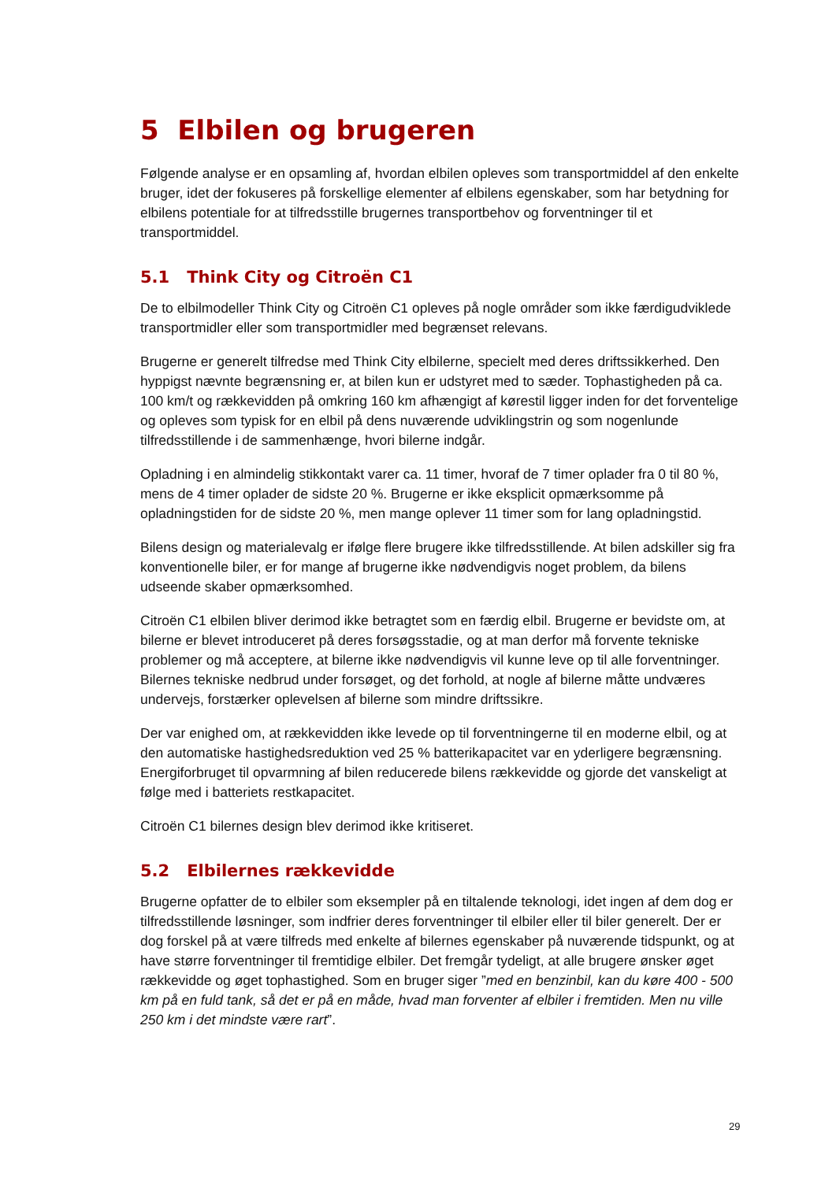5 Elbilen og brugeren
Følgende analyse er en opsamling af, hvordan elbilen opleves som transportmiddel af den enkelte bruger, idet der fokuseres på forskellige elementer af elbilens egenskaber, som har betydning for elbilens potentiale for at tilfredsstille brugernes transportbehov og forventninger til et transportmiddel.
5.1 Think City og Citroën C1
De to elbilmodeller Think City og Citroën C1 opleves på nogle områder som ikke færdigudviklede transportmidler eller som transportmidler med begrænset relevans.
Brugerne er generelt tilfredse med Think City elbilerne, specielt med deres driftssikkerhed. Den hyppigst nævnte begrænsning er, at bilen kun er udstyret med to sæder. Tophastigheden på ca. 100 km/t og rækkevidden på omkring 160 km afhængigt af kørestil ligger inden for det forventelige og opleves som typisk for en elbil på dens nuværende udviklingstrin og som nogenlunde tilfredsstillende i de sammenhænge, hvori bilerne indgår.
Opladning i en almindelig stikkontakt varer ca. 11 timer, hvoraf de 7 timer oplader fra 0 til 80 %, mens de 4 timer oplader de sidste 20 %. Brugerne er ikke eksplicit opmærksomme på opladningstiden for de sidste 20 %, men mange oplever 11 timer som for lang opladningstid.
Bilens design og materialevalg er ifølge flere brugere ikke tilfredsstillende. At bilen adskiller sig fra konventionelle biler, er for mange af brugerne ikke nødvendigvis noget problem, da bilens udseende skaber opmærksomhed.
Citroën C1 elbilen bliver derimod ikke betragtet som en færdig elbil. Brugerne er bevidste om, at bilerne er blevet introduceret på deres forsøgsstadie, og at man derfor må forvente tekniske problemer og må acceptere, at bilerne ikke nødvendigvis vil kunne leve op til alle forventninger. Bilernes tekniske nedbrud under forsøget, og det forhold, at nogle af bilerne måtte undværes undervejs, forstærker oplevelsen af bilerne som mindre driftssikre.
Der var enighed om, at rækkevidden ikke levede op til forventningerne til en moderne elbil, og at den automatiske hastighedsreduktion ved 25 % batterikapacitet var en yderligere begrænsning. Energiforbruget til opvarmning af bilen reducerede bilens rækkevidde og gjorde det vanskeligt at følge med i batteriets restkapacitet.
Citroën C1 bilernes design blev derimod ikke kritiseret.
5.2 Elbilernes rækkevidde
Brugerne opfatter de to elbiler som eksempler på en tiltalende teknologi, idet ingen af dem dog er tilfredsstillende løsninger, som indfrier deres forventninger til elbiler eller til biler generelt. Der er dog forskel på at være tilfreds med enkelte af bilernes egenskaber på nuværende tidspunkt, og at have større forventninger til fremtidige elbiler. Det fremgår tydeligt, at alle brugere ønsker øget rækkevidde og øget tophastighed. Som en bruger siger ”med en benzinbil, kan du køre 400 - 500 km på en fuld tank, så det er på en måde, hvad man forventer af elbiler i fremtiden. Men nu ville 250 km i det mindste være rart”.
29